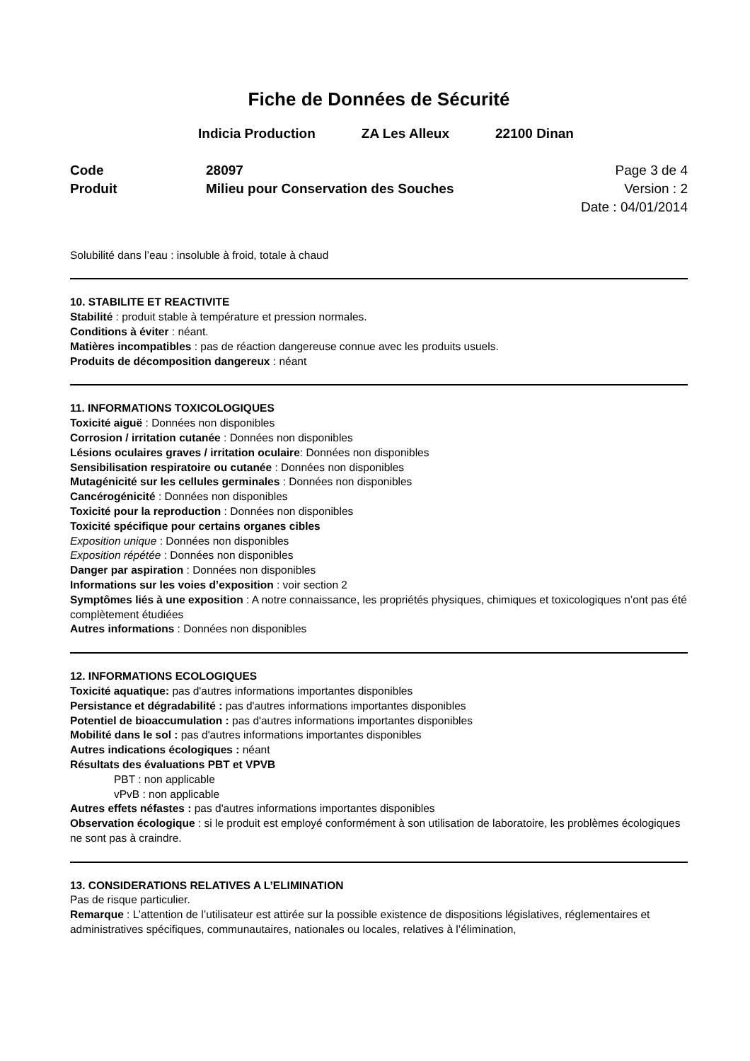Fiche de Données de Sécurité
Indicia Production ZA Les Alleux 22100 Dinan
Code
Produit
28097
Milieu pour Conservation des Souches
Page 3 de 4
Version : 2
Date : 04/01/2014
Solubilité dans l’eau : insoluble à froid, totale à chaud
10. STABILITE ET REACTIVITE
Stabilité : produit stable à température et pression normales.
Conditions à éviter : néant.
Matières incompatibles : pas de réaction dangereuse connue avec les produits usuels.
Produits de décomposition dangereux : néant
11. INFORMATIONS TOXICOLOGIQUES
Toxicité aiguë : Données non disponibles
Corrosion / irritation cutanée : Données non disponibles
Lésions oculaires graves / irritation oculaire: Données non disponibles
Sensibilisation respiratoire ou cutanée : Données non disponibles
Mutagénicité sur les cellules germinales : Données non disponibles
Cancérogénicité : Données non disponibles
Toxicité pour la reproduction : Données non disponibles
Toxicité spécifique pour certains organes cibles
Exposition unique : Données non disponibles
Exposition répétée : Données non disponibles
Danger par aspiration : Données non disponibles
Informations sur les voies d’exposition : voir section 2
Symptômes liés à une exposition : A notre connaissance, les propriétés physiques, chimiques et toxicologiques n’ont pas été complètement étudiées
Autres informations : Données non disponibles
12. INFORMATIONS ECOLOGIQUES
Toxicité aquatique: pas d'autres informations importantes disponibles
Persistance et dégradabilité : pas d'autres informations importantes disponibles
Potentiel de bioaccumulation : pas d'autres informations importantes disponibles
Mobilité dans le sol : pas d'autres informations importantes disponibles
Autres indications écologiques : néant
Résultats des évaluations PBT et VPVB
PBT : non applicable
vPvB : non applicable
Autres effets néfastes : pas d'autres informations importantes disponibles
Observation écologique : si le produit est employé conformément à son utilisation de laboratoire, les problèmes écologiques ne sont pas à craindre.
13. CONSIDERATIONS RELATIVES A L’ELIMINATION
Pas de risque particulier.
Remarque : L’attention de l’utilisateur est attirée sur la possible existence de dispositions législatives, réglementaires et administratives spécifiques, communautaires, nationales ou locales, relatives à l’élimination,